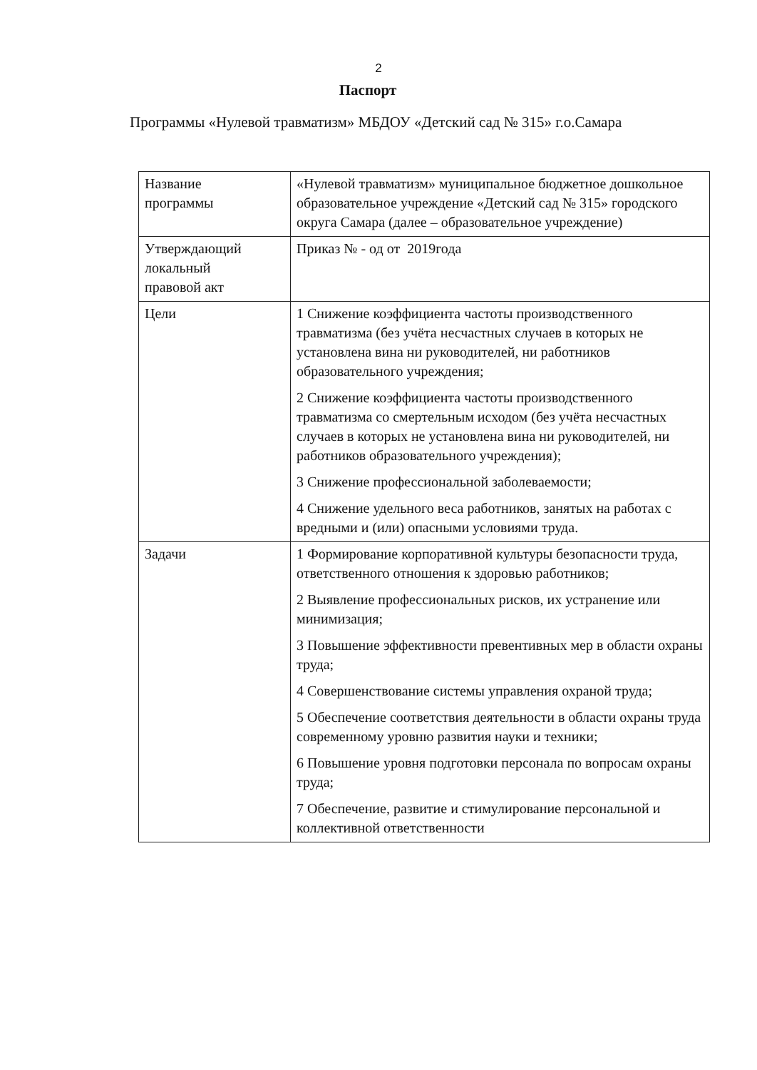2
Паспорт
Программы «Нулевой травматизм» МБДОУ «Детский сад № 315» г.о.Самара
| Название программы | «Нулевой травматизм» муниципальное бюджетное дошкольное образовательное учреждение «Детский сад № 315» городского округа Самара (далее – образовательное учреждение) |
| Утверждающий локальный правовой акт | Приказ № - од от 2019года |
| Цели | 1 Снижение коэффициента частоты производственного травматизма (без учёта несчастных случаев в которых не установлена вина ни руководителей, ни работников образовательного учреждения; 2 Снижение коэффициента частоты производственного травматизма со смертельным исходом (без учёта несчастных случаев в которых не установлена вина ни руководителей, ни работников образовательного учреждения); 3 Снижение профессиональной заболеваемости; 4 Снижение удельного веса работников, занятых на работах с вредными и (или) опасными условиями труда. |
| Задачи | 1 Формирование корпоративной культуры безопасности труда, ответственного отношения к здоровью работников; 2 Выявление профессиональных рисков, их устранение или минимизация; 3 Повышение эффективности превентивных мер в области охраны труда; 4 Совершенствование системы управления охраной труда; 5 Обеспечение соответствия деятельности в области охраны труда современному уровню развития науки и техники; 6 Повышение уровня подготовки персонала по вопросам охраны труда; 7 Обеспечение, развитие и стимулирование персональной и коллективной ответственности |